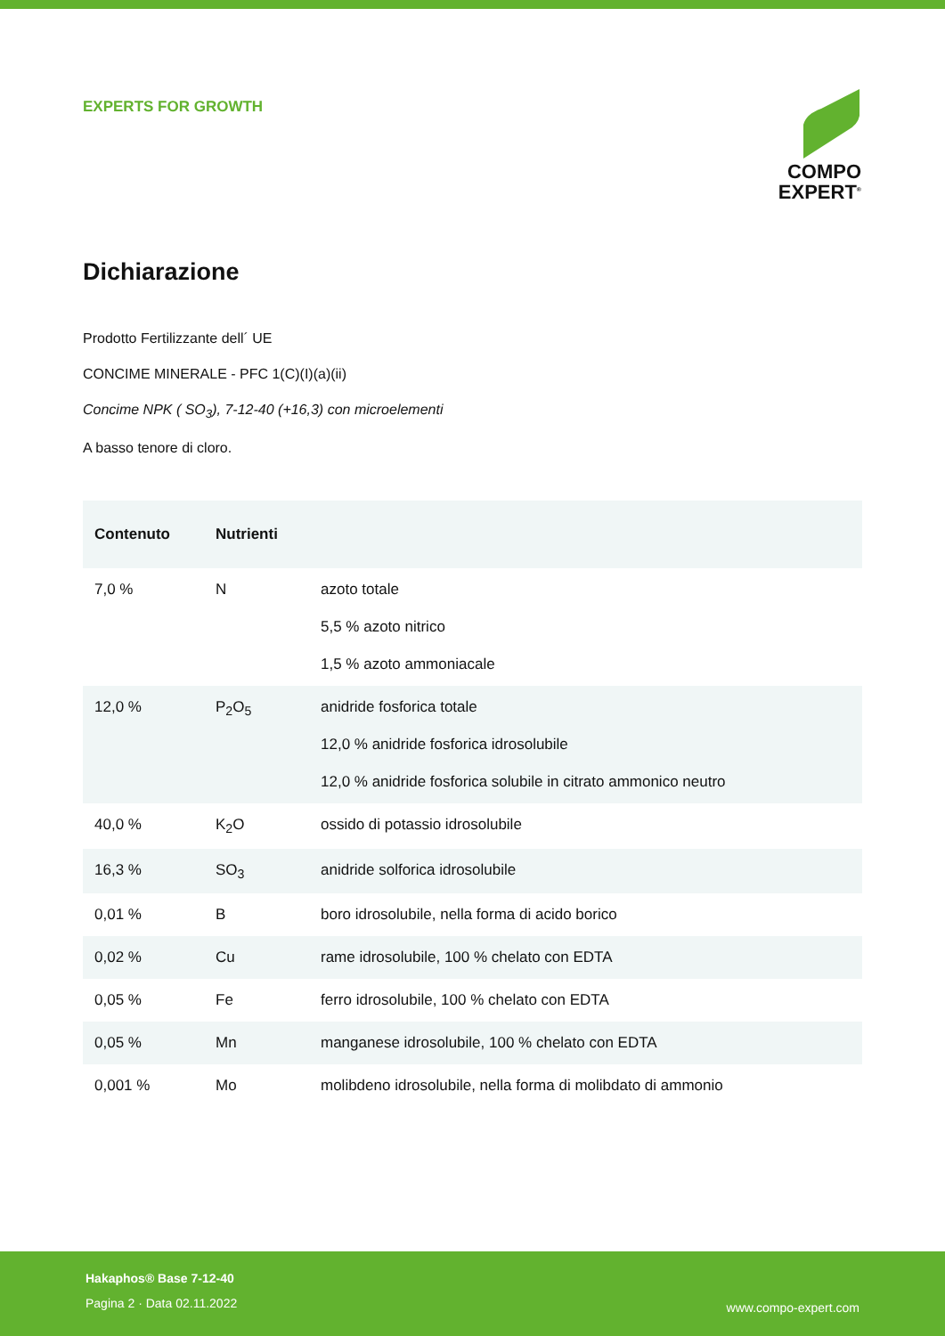EXPERTS FOR GROWTH
COMPO
EXPERT<sup>®</sup>
Dichiarazione
Prodotto Fertilizzante dell´ UE
CONCIME MINERALE - PFC 1(C)(I)(a)(ii)
Concime NPK ( SO<sub>3</sub>), 7-12-40 (+16,3) con microelementi
A basso tenore di cloro.
| Contenuto | Nutrienti | |
| --- | --- | --- |
| 7,0 % | N | azoto totale 5,5 % azoto nitrico 1,5 % azoto ammoniacale |
| 12,0 % | P<sub>2</sub>O<sub>5</sub> | anidride fosforica totale 12,0 % anidride fosforica idrosolubile 12,0 % anidride fosforica solubile in citrato ammonico neutro |
| 40,0 % | K<sub>2</sub>O | ossido di potassio idrosolubile |
| 16,3 % | SO<sub>3</sub> | anidride solforica idrosolubile |
| 0,01 % | B | boro idrosolubile, nella forma di acido borico |
| 0,02 % | Cu | rame idrosolubile, 100 % chelato con EDTA |
| 0,05 % | Fe | ferro idrosolubile, 100 % chelato con EDTA |
| 0,05 % | Mn | manganese idrosolubile, 100 % chelato con EDTA |
| 0,001 % | Mo | molibdeno idrosolubile, nella forma di molibdato di ammonio |
Hakaphos® Base 7-12-40
Pagina 2 · Data 02.11.2022
www.compo-expert.com